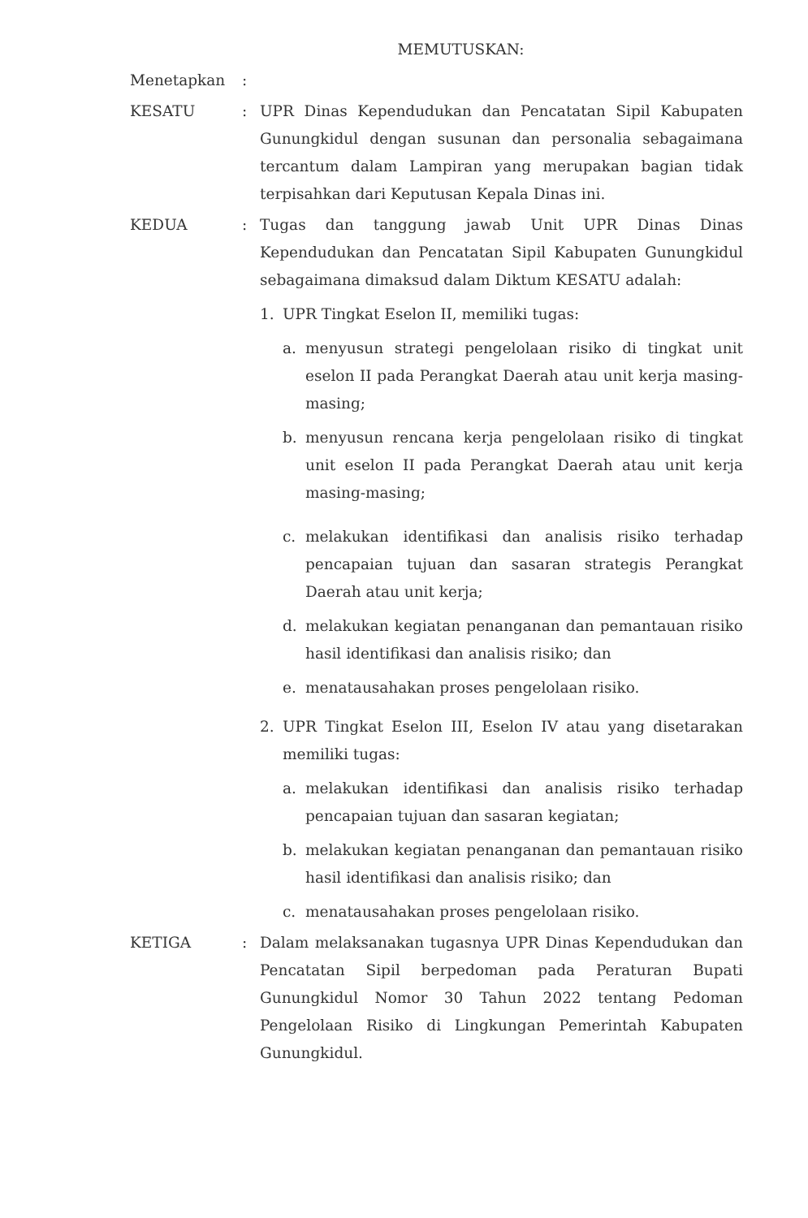MEMUTUSKAN:
Menetapkan :
KESATU : UPR Dinas Kependudukan dan Pencatatan Sipil Kabupaten Gunungkidul dengan susunan dan personalia sebagaimana tercantum dalam Lampiran yang merupakan bagian tidak terpisahkan dari Keputusan Kepala Dinas ini.
KEDUA : Tugas dan tanggung jawab Unit UPR Dinas Dinas Kependudukan dan Pencatatan Sipil Kabupaten Gunungkidul sebagaimana dimaksud dalam Diktum KESATU adalah:
1. UPR Tingkat Eselon II, memiliki tugas:
a. menyusun strategi pengelolaan risiko di tingkat unit eselon II pada Perangkat Daerah atau unit kerja masing- masing;
b. menyusun rencana kerja pengelolaan risiko di tingkat unit eselon II pada Perangkat Daerah atau unit kerja masing-masing;
c. melakukan identifikasi dan analisis risiko terhadap pencapaian tujuan dan sasaran strategis Perangkat Daerah atau unit kerja;
d. melakukan kegiatan penanganan dan pemantauan risiko hasil identifikasi dan analisis risiko; dan
e. menatausahakan proses pengelolaan risiko.
2. UPR Tingkat Eselon III, Eselon IV atau yang disetarakan memiliki tugas:
a. melakukan identifikasi dan analisis risiko terhadap pencapaian tujuan dan sasaran kegiatan;
b. melakukan kegiatan penanganan dan pemantauan risiko hasil identifikasi dan analisis risiko; dan
c. menatausahakan proses pengelolaan risiko.
KETIGA : Dalam melaksanakan tugasnya UPR Dinas Kependudukan dan Pencatatan Sipil berpedoman pada Peraturan Bupati Gunungkidul Nomor 30 Tahun 2022 tentang Pedoman Pengelolaan Risiko di Lingkungan Pemerintah Kabupaten Gunungkidul.